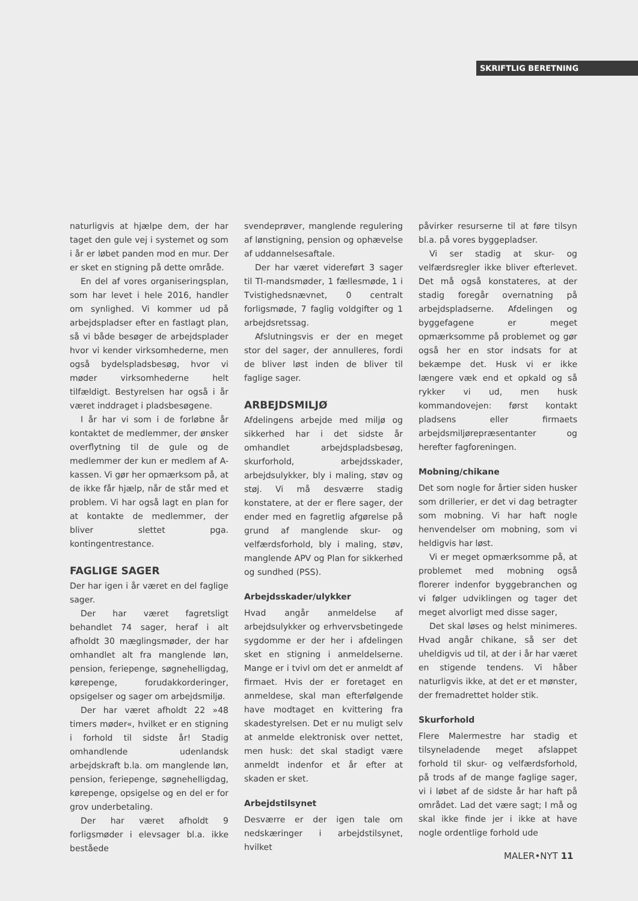SKRIFTLIG BERETNING
naturligvis at hjælpe dem, der har taget den gule vej i systemet og som i år er løbet panden mod en mur. Der er sket en stigning på dette område.
En del af vores organiseringsplan, som har levet i hele 2016, handler om synlighed. Vi kommer ud på arbejdspladser efter en fastlagt plan, så vi både besøger de arbejdsplader hvor vi kender virksomhederne, men også bydelspladsbesøg, hvor vi møder virksomhederne helt tilfældigt. Bestyrelsen har også i år været inddraget i pladsbesøgene.
I år har vi som i de forløbne år kontaktet de medlemmer, der ønsker overflytning til de gule og de medlemmer der kun er medlem af A-kassen. Vi gør her opmærksom på, at de ikke får hjælp, når de står med et problem. Vi har også lagt en plan for at kontakte de medlemmer, der bliver slettet pga. kontingentrestance.
FAGLIGE SAGER
Der har igen i år været en del faglige sager.
Der har været fagretsligt behandlet 74 sager, heraf i alt afholdt 30 mæglingsmøder, der har omhandlet alt fra manglende løn, pension, feriepenge, søgnehelligdag, kørepenge, forudakkorderinger, opsigelser og sager om arbejdsmiljø.
Der har været afholdt 22 »48 timers møder«, hvilket er en stigning i forhold til sidste år! Stadig omhandlende udenlandsk arbejdskraft b.la. om manglende løn, pension, feriepenge, søgnehelligdag, kørepenge, opsigelse og en del er for grov underbetaling.
Der har været afholdt 9 forligsmøder i elevsager bl.a. ikke beståede
svendeprøver, manglende regulering af lønstigning, pension og ophævelse af uddannelsesaftale.
Der har været videreført 3 sager til TI-mandsmøder, 1 fællesmøde, 1 i Tvistighedsnævnet, 0 centralt forligsmøde, 7 faglig voldgifter og 1 arbejdsretssag.
Afslutningsvis er der en meget stor del sager, der annulleres, fordi de bliver løst inden de bliver til faglige sager.
ARBEJDSMILJØ
Afdelingens arbejde med miljø og sikkerhed har i det sidste år omhandlet arbejdspladsbesøg, skurforhold, arbejdsskader, arbejdsulykker, bly i maling, støv og støj. Vi må desværre stadig konstatere, at der er flere sager, der ender med en fagretlig afgørelse på grund af manglende skur- og velfærdsforhold, bly i maling, støv, manglende APV og Plan for sikkerhed og sundhed (PSS).
Arbejdsskader/ulykker
Hvad angår anmeldelse af arbejdsulykker og erhvervsbetingede sygdomme er der her i afdelingen sket en stigning i anmeldelserne. Mange er i tvivl om det er anmeldt af firmaet. Hvis der er foretaget en anmeldese, skal man efterfølgende have modtaget en kvittering fra skadestyrelsen. Det er nu muligt selv at anmelde elektronisk over nettet, men husk: det skal stadigt være anmeldt indenfor et år efter at skaden er sket.
Arbejdstilsynet
Desværre er der igen tale om nedskæringer i arbejdstilsynet, hvilket
påvirker resurserne til at føre tilsyn bl.a. på vores byggepladser.
Vi ser stadig at skur- og velfærdsregler ikke bliver efterlevet. Det må også konstateres, at der stadig foregår overnatning på arbejdspladserne. Afdelingen og byggefagene er meget opmærksomme på problemet og gør også her en stor indsats for at bekæmpe det. Husk vi er ikke længere væk end et opkald og så rykker vi ud, men husk kommandovejen: først kontakt pladsens eller firmaets arbejdsmiljørepræsentanter og herefter fagforeningen.
Mobning/chikane
Det som nogle for årtier siden husker som drillerier, er det vi dag betragter som mobning. Vi har haft nogle henvendelser om mobning, som vi heldigvis har løst.
Vi er meget opmærksomme på, at problemet med mobning også florerer indenfor byggebranchen og vi følger udviklingen og tager det meget alvorligt med disse sager,
Det skal løses og helst minimeres. Hvad angår chikane, så ser det uheldigvis ud til, at der i år har været en stigende tendens. Vi håber naturligvis ikke, at det er et mønster, der fremadrettet holder stik.
Skurforhold
Flere Malermestre har stadig et tilsyneladende meget afslappet forhold til skur- og velfærdsforhold, på trods af de mange faglige sager, vi i løbet af de sidste år har haft på området. Lad det være sagt; I må og skal ikke finde jer i ikke at have nogle ordentlige forhold ude
MALER•NYT 11